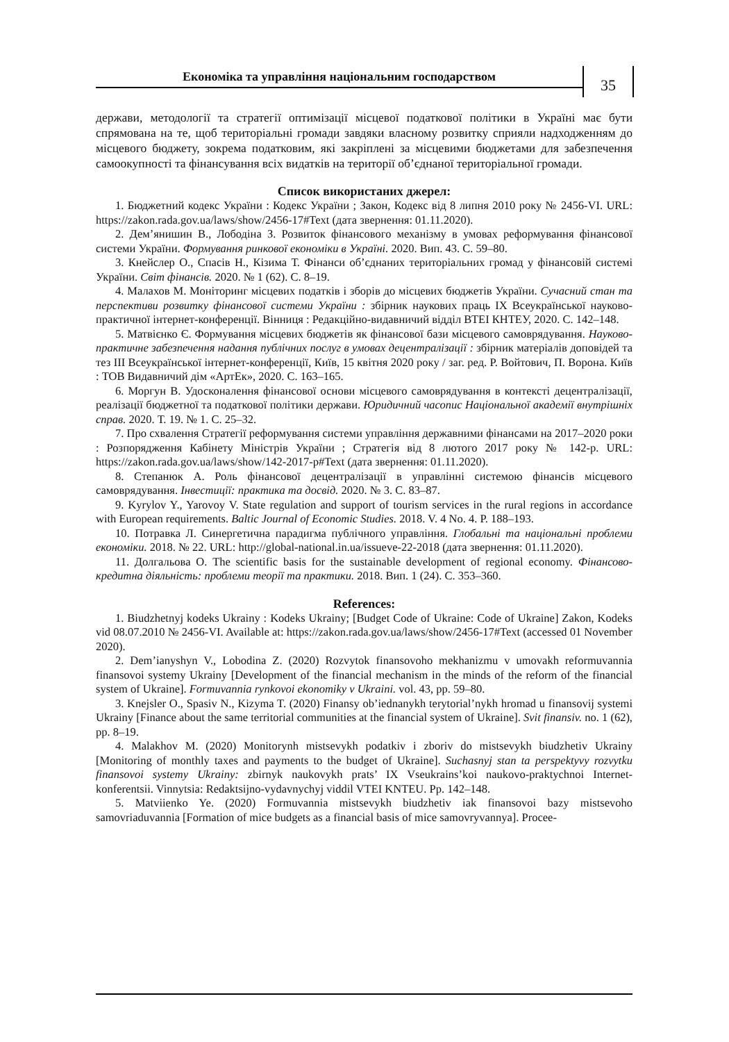Економіка та управління національним господарством
35
держави, методології та стратегії оптимізації місцевої податкової політики в Україні має бути спрямована на те, щоб територіальні громади завдяки власному розвитку сприяли надходженням до місцевого бюджету, зокрема податковим, які закріплені за місцевими бюджетами для забезпечення самоокупності та фінансування всіх видатків на території об’єднаної територіальної громади.
Список використаних джерел:
1. Бюджетний кодекс України : Кодекс України ; Закон, Кодекс від 8 липня 2010 року № 2456-VI. URL: https://zakon.rada.gov.ua/laws/show/2456-17#Text (дата звернення: 01.11.2020).
2. Дем’янишин В., Лободіна З. Розвиток фінансового механізму в умовах реформування фінансової системи України. Формування ринкової економіки в Україні. 2020. Вип. 43. С. 59–80.
3. Кнейслер О., Спасів Н., Кізима Т. Фінанси об’єднаних територіальних громад у фінансовій системі України. Світ фінансів. 2020. № 1 (62). С. 8–19.
4. Малахов М. Моніторинг місцевих податків і зборів до місцевих бюджетів України. Сучасний стан та перспективи розвитку фінансової системи України : збірник наукових праць IX Всеукраїнської науково-практичної інтернет-конференції. Вінниця : Редакційно-видавничий відділ ВТЕІ КНТЕУ, 2020. С. 142–148.
5. Матвієнко Є. Формування місцевих бюджетів як фінансової бази місцевого самоврядування. Науково-практичне забезпечення надання публічних послуг в умовах децентралізації : збірник матеріалів доповідей та тез III Всеукраїнської інтернет-конференції, Київ, 15 квітня 2020 року / заг. ред. Р. Войтович, П. Ворона. Київ : ТОВ Видавничий дім «АртЕк», 2020. С. 163–165.
6. Моргун В. Удосконалення фінансової основи місцевого самоврядування в контексті децентралізації, реалізації бюджетної та податкової політики держави. Юридичний часопис Національної академії внутрішніх справ. 2020. Т. 19. № 1. С. 25–32.
7. Про схвалення Стратегії реформування системи управління державними фінансами на 2017–2020 роки : Розпорядження Кабінету Міністрів України ; Стратегія від 8 лютого 2017 року № 142-р. URL: https://zakon.rada.gov.ua/laws/show/142-2017-р#Text (дата звернення: 01.11.2020).
8. Степанюк А. Роль фінансової децентралізації в управлінні системою фінансів місцевого самоврядування. Інвестиції: практика та досвід. 2020. № 3. С. 83–87.
9. Kyrylov Y., Yarovoy V. State regulation and support of tourism services in the rural regions in accordance with European requirements. Baltic Journal of Economic Studies. 2018. V. 4 No. 4. P. 188–193.
10. Потравка Л. Синергетична парадигма публічного управління. Глобальні та національні проблеми економіки. 2018. № 22. URL: http://global-national.in.ua/issueve-22-2018 (дата звернення: 01.11.2020).
11. Долгальова О. The scientific basis for the sustainable development of regional economy. Фінансово-кредитна діяльність: проблеми теорії та практики. 2018. Вип. 1 (24). С. 353–360.
References:
1. Biudzhetnyj kodeks Ukrainy : Kodeks Ukrainy; [Budget Code of Ukraine: Code of Ukraine] Zakon, Kodeks vid 08.07.2010 № 2456-VI. Available at: https://zakon.rada.gov.ua/laws/show/2456-17#Text (accessed 01 November 2020).
2. Dem’ianyshyn V., Lobodina Z. (2020) Rozvytok finansovoho mekhanizmu v umovakh reformuvannia finansovoi systemy Ukrainy [Development of the financial mechanism in the minds of the reform of the financial system of Ukraine]. Formuvannia rynkovoi ekonomiky v Ukraini. vol. 43, pp. 59–80.
3. Knejsler O., Spasiv N., Kizyma T. (2020) Finansy ob’iednanykh terytorial’nykh hromad u finansovij systemi Ukrainy [Finance about the same territorial communities at the financial system of Ukraine]. Svit finansiv. no. 1 (62), pp. 8–19.
4. Malakhov M. (2020) Monitorynh mistsevykh podatkiv i zboriv do mistsevykh biudzhetiv Ukrainy [Monitoring of monthly taxes and payments to the budget of Ukraine]. Suchasnyj stan ta perspektyvy rozvytku finansovoi systemy Ukrainy: zbirnyk naukovykh prats’ IX Vseukrains’koi naukovo-praktychnoi Internet-konferentsii. Vinnytsia: Redaktsijno-vydavnychyj viddil VTEI KNTEU. Pp. 142–148.
5. Matviienko Ye. (2020) Formuvannia mistsevykh biudzhetiv iak finansovoi bazy mistsevoho samovriaduvannia [Formation of mice budgets as a financial basis of mice samovryvannya]. Procee-